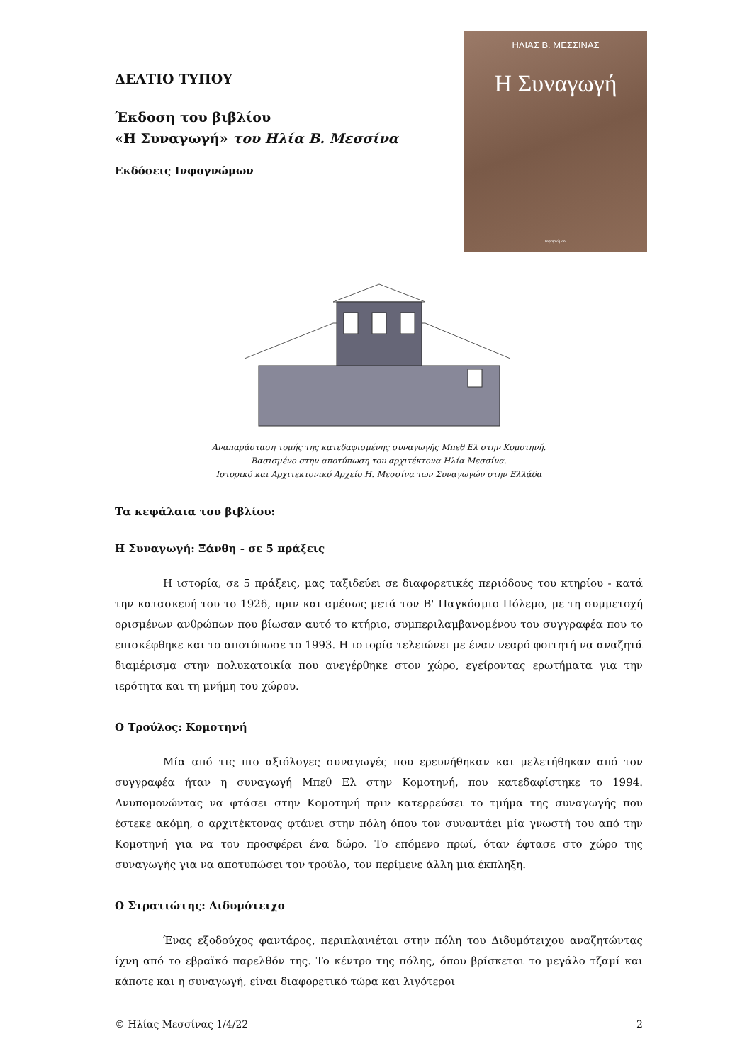ΔΕΛΤΙΟ ΤΥΠΟΥ
Έκδοση του βιβλίου
«Η Συναγωγή» του Ηλία Β. Μεσσίνα
Εκδόσεις Ινφογνώμων
ΗΛΙΑΣ Β. ΜΕΣΣΙΝΑΣ
Η Συναγωγή
ινφογνώμων
Αναπαράσταση τομής της κατεδαφισμένης συναγωγής Μπεθ Ελ στην Κομοτηνή.
Βασισμένο στην αποτύπωση του αρχιτέκτονα Ηλία Μεσσίνα.
Ιστορικό και Αρχιτεκτονικό Αρχείο Η. Μεσσίνα των Συναγωγών στην Ελλάδα
Τα κεφάλαια του βιβλίου:
Η Συναγωγή: Ξάνθη - σε 5 πράξεις
Η ιστορία, σε 5 πράξεις, μας ταξιδεύει σε διαφορετικές περιόδους του κτηρίου - κατά την κατασκευή του το 1926, πριν και αμέσως μετά τον Β' Παγκόσμιο Πόλεμο, με τη συμμετοχή ορισμένων ανθρώπων που βίωσαν αυτό το κτήριο, συμπεριλαμβανομένου του συγγραφέα που το επισκέφθηκε και το αποτύπωσε το 1993. Η ιστορία τελειώνει με έναν νεαρό φοιτητή να αναζητά διαμέρισμα στην πολυκατοικία που ανεγέρθηκε στον χώρο, εγείροντας ερωτήματα για την ιερότητα και τη μνήμη του χώρου.
Ο Τρούλος: Κομοτηνή
Μία από τις πιο αξιόλογες συναγωγές που ερευνήθηκαν και μελετήθηκαν από τον συγγραφέα ήταν η συναγωγή Μπεθ Ελ στην Κομοτηνή, που κατεδαφίστηκε το 1994. Ανυπομονώντας να φτάσει στην Κομοτηνή πριν κατερρεύσει το τμήμα της συναγωγής που έστεκε ακόμη, ο αρχιτέκτονας φτάνει στην πόλη όπου τον συναντάει μία γνωστή του από την Κομοτηνή για να του προσφέρει ένα δώρο. Το επόμενο πρωί, όταν έφτασε στο χώρο της συναγωγής για να αποτυπώσει τον τρούλο, τον περίμενε άλλη μια έκπληξη.
Ο Στρατιώτης: Διδυμότειχο
Ένας εξοδούχος φαντάρος, περιπλανιέται στην πόλη του Διδυμότειχου αναζητώντας ίχνη από το εβραϊκό παρελθόν της. Το κέντρο της πόλης, όπου βρίσκεται το μεγάλο τζαμί και κάποτε και η συναγωγή, είναι διαφορετικό τώρα και λιγότεροι
© Ηλίας Μεσσίνας 1/4/22 2